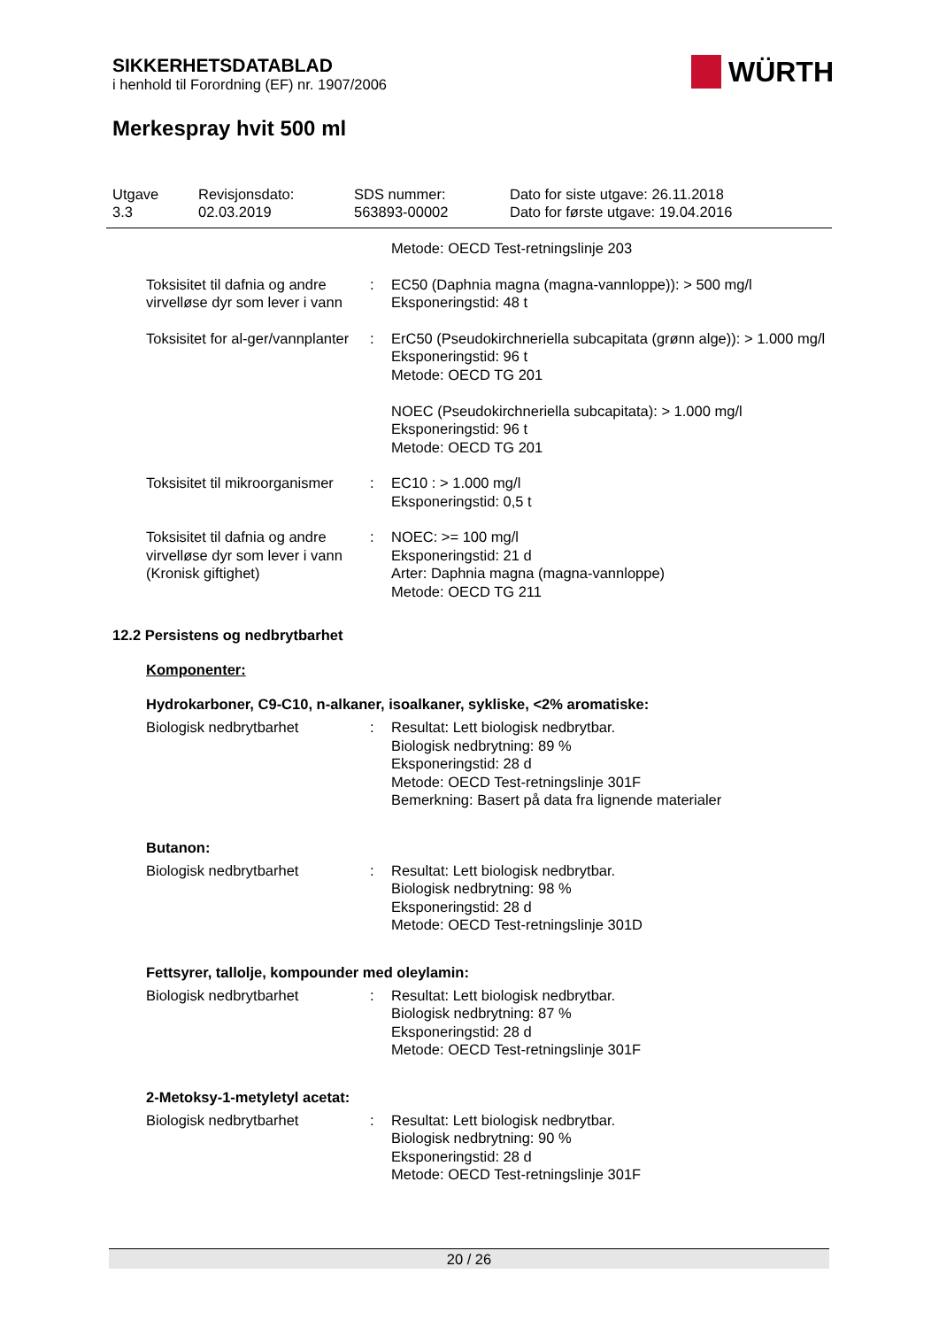SIKKERHETSDATABLAD
i henhold til Forordning (EF) nr. 1907/2006
WÜRTH
Merkespray hvit 500 ml
| Utgave 3.3 | Revisjonsdato: 02.03.2019 | SDS nummer: 563893-00002 | Dato for siste utgave: 26.11.2018 Dato for første utgave: 19.04.2016 |
| | | Metode: OECD Test-retningslinje 203 |
| Toksisitet til dafnia og andre virvelløse dyr som lever i vann | : | EC50 (Daphnia magna (magna-vannloppe)): > 500 mg/l Eksponeringstid: 48 t |
| Toksisitet for al-ger/vannplanter | : | ErC50 (Pseudokirchneriella subcapitata (grønn alge)): > 1.000 mg/l Eksponeringstid: 96 t Metode: OECD TG 201 NOEC (Pseudokirchneriella subcapitata): > 1.000 mg/l Eksponeringstid: 96 t Metode: OECD TG 201 |
| Toksisitet til mikroorganismer | : | EC10 : > 1.000 mg/l Eksponeringstid: 0,5 t |
| Toksisitet til dafnia og andre virvelløse dyr som lever i vann (Kronisk giftighet) | : | NOEC: >= 100 mg/l Eksponeringstid: 21 d Arter: Daphnia magna (magna-vannloppe) Metode: OECD TG 211 |
12.2 Persistens og nedbrytbarhet
Komponenter:
Hydrokarboner, C9-C10, n-alkaner, isoalkaner, sykliske, <2% aromatiske:
| Biologisk nedbrytbarhet | : | Resultat: Lett biologisk nedbrytbar. Biologisk nedbrytning: 89 % Eksponeringstid: 28 d Metode: OECD Test-retningslinje 301F Bemerkning: Basert på data fra lignende materialer |
Butanon:
| Biologisk nedbrytbarhet | : | Resultat: Lett biologisk nedbrytbar. Biologisk nedbrytning: 98 % Eksponeringstid: 28 d Metode: OECD Test-retningslinje 301D |
Fettsyrer, tallolje, kompounder med oleylamin:
| Biologisk nedbrytbarhet | : | Resultat: Lett biologisk nedbrytbar. Biologisk nedbrytning: 87 % Eksponeringstid: 28 d Metode: OECD Test-retningslinje 301F |
2-Metoksy-1-metyletyl acetat:
| Biologisk nedbrytbarhet | : | Resultat: Lett biologisk nedbrytbar. Biologisk nedbrytning: 90 % Eksponeringstid: 28 d Metode: OECD Test-retningslinje 301F |
20 / 26